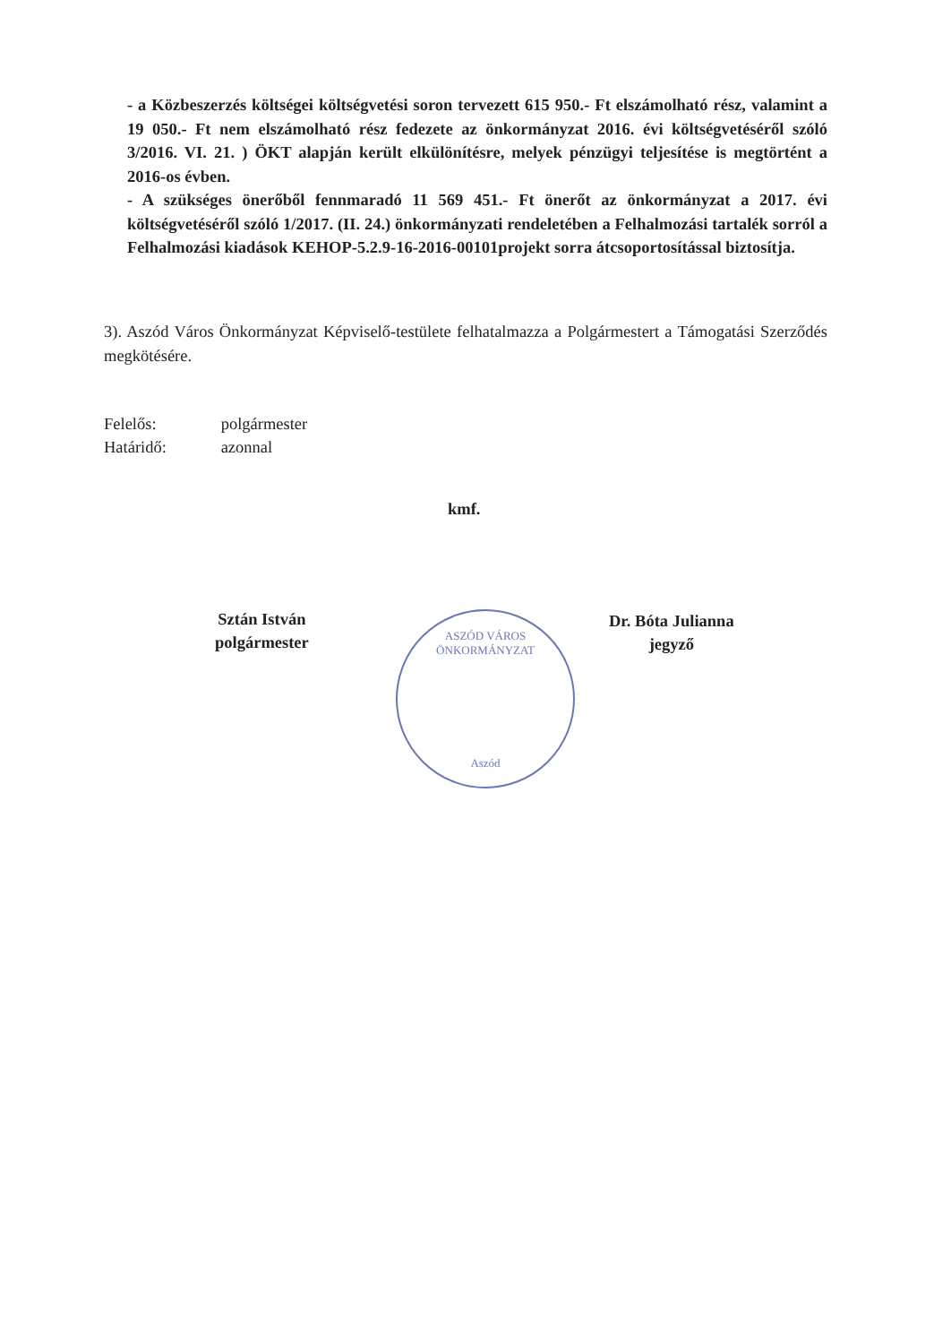- a Közbeszerzés költségei költségvetési soron tervezett 615 950.- Ft elszámolható rész, valamint a 19 050.- Ft nem elszámolható rész fedezete az önkormányzat 2016. évi költségvetéséről szóló 3/2016. VI. 21. ) ÖKT alapján került elkülönítésre, melyek pénzügyi teljesítése is megtörtént a 2016-os évben.
- A szükséges önerőből fennmaradó 11 569 451.- Ft önerőt az önkormányzat a 2017. évi költségvetéséről szóló 1/2017. (II. 24.) önkormányzati rendeletében a Felhalmozási tartalék sorról a Felhalmozási kiadások KEHOP-5.2.9-16-2016-00101projekt sorra átcsoportosítással biztosítja.
3). Aszód Város Önkormányzat Képviselő-testülete felhatalmazza a Polgármestert a Támogatási Szerződés megkötésére.
Felelős: polgármester
Határidő: azonnal
kmf.
Sztán István
polgármester
ASZÓD VÁROS ÖNKORMÁNYZAT
Aszód
Dr. Bóta Julianna
jegyző